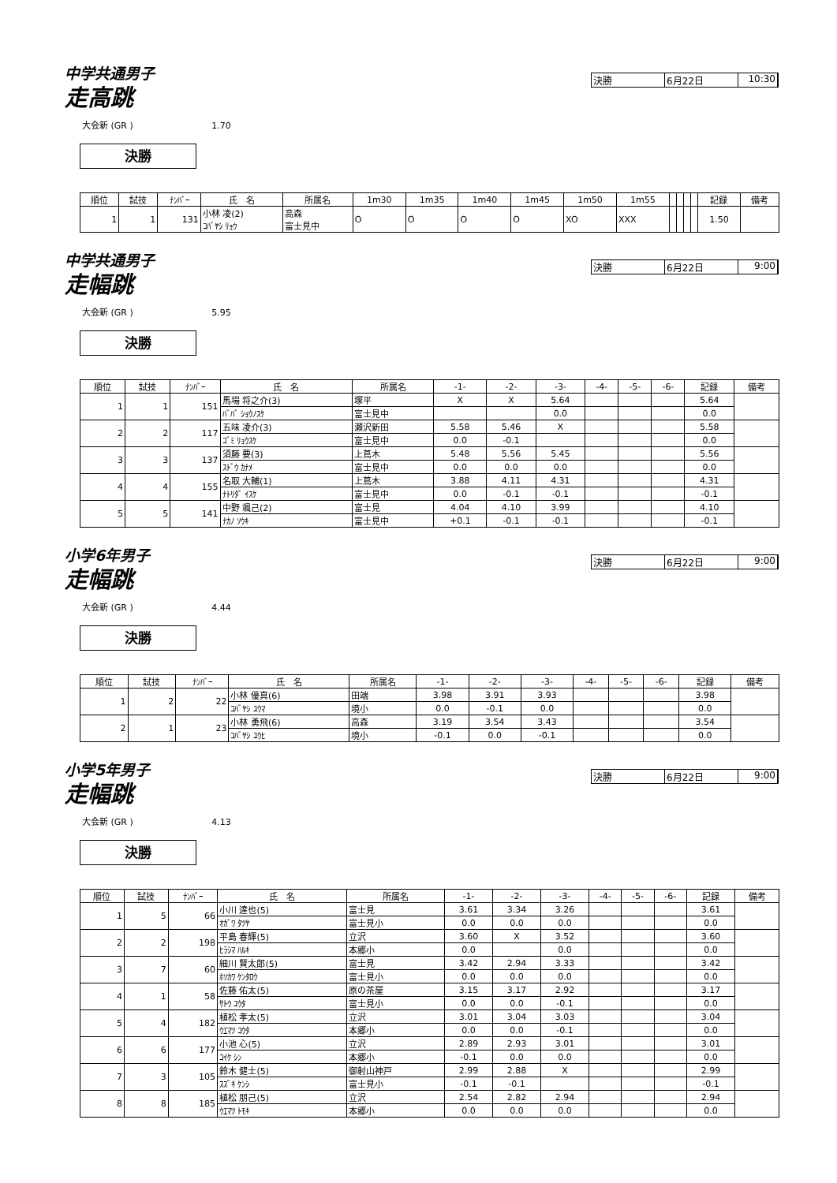中学共通男子
走高跳
決勝 6月22日 10:30
大会新 (GR ) 1.70
決勝
| 順位 | 試技 | ﾅﾝﾊﾞｰ | 氏 名 | 所属名 | 1m30 | 1m35 | 1m40 | 1m45 | 1m50 | 1m55 | | | | | 記録 | 備考 |
| --- | --- | --- | --- | --- | --- | --- | --- | --- | --- | --- | --- | --- | --- | --- | --- | --- |
| 1 | 1 | 131 | 小林 凌(2) ｺﾊﾞﾔｼ ﾘｮｳ | 高森 富士見中 | O | O | O | O | XO | XXX | | | | | 1.50 | |
中学共通男子
走幅跳
決勝 6月22日 9:00
大会新 (GR ) 5.95
決勝
| 順位 | 試技 | ﾅﾝﾊﾞｰ | 氏 名 | 所属名 | -1- | -2- | -3- | -4- | -5- | -6- | 記録 | 備考 |
| --- | --- | --- | --- | --- | --- | --- | --- | --- | --- | --- | --- | --- |
| 1 | 1 | 151 | 馬場 将之介(3) | 塚平 | X | X | 5.64 | | | | 5.64 | |
| | | | ﾊﾞﾊﾞ ｼｮｳﾉｽｹ | 富士見中 | | | 0.0 | | | | 0.0 | |
| 2 | 2 | 117 | 五味 凌介(3) | 瀬沢新田 | 5.58 | 5.46 | X | | | | 5.58 | |
| | | | ｺﾞﾐ ﾘｮｳｽｹ | 富士見中 | 0.0 | -0.1 | | | | | 0.0 | |
| 3 | 3 | 137 | 須藤 要(3) | 上蔦木 | 5.48 | 5.56 | 5.45 | | | | 5.56 | |
| | | | ｽﾄﾞｳ ｶﾅﾒ | 富士見中 | 0.0 | 0.0 | 0.0 | | | | 0.0 | |
| 4 | 4 | 155 | 名取 大輔(1) | 上蔦木 | 3.88 | 4.11 | 4.31 | | | | 4.31 | |
| | | | ﾅﾄﾘﾀﾞ ｲｽｹ | 富士見中 | 0.0 | -0.1 | -0.1 | | | | -0.1 | |
| 5 | 5 | 141 | 中野 颯己(2) | 富士見 | 4.04 | 4.10 | 3.99 | | | | 4.10 | |
| | | | ﾅｶﾉ ｿｳｷ | 富士見中 | +0.1 | -0.1 | -0.1 | | | | -0.1 | |
小学6年男子
走幅跳
決勝 6月22日 9:00
大会新 (GR ) 4.44
決勝
| 順位 | 試技 | ﾅﾝﾊﾞｰ | 氏 名 | 所属名 | -1- | -2- | -3- | -4- | -5- | -6- | 記録 | 備考 |
| --- | --- | --- | --- | --- | --- | --- | --- | --- | --- | --- | --- | --- |
| 1 | 2 | 22 | 小林 優真(6) | 田端 | 3.98 | 3.91 | 3.93 | | | | 3.98 | |
| | | | ｺﾊﾞﾔｼ ﾕｳﾏ | 境小 | 0.0 | -0.1 | 0.0 | | | | 0.0 | |
| 2 | 1 | 23 | 小林 勇飛(6) | 高森 | 3.19 | 3.54 | 3.43 | | | | 3.54 | |
| | | | ｺﾊﾞﾔｼ ﾕｳﾋ | 境小 | -0.1 | 0.0 | -0.1 | | | | 0.0 | |
小学5年男子
走幅跳
決勝 6月22日 9:00
大会新 (GR ) 4.13
決勝
| 順位 | 試技 | ﾅﾝﾊﾞｰ | 氏 名 | 所属名 | -1- | -2- | -3- | -4- | -5- | -6- | 記録 | 備考 |
| --- | --- | --- | --- | --- | --- | --- | --- | --- | --- | --- | --- | --- |
| 1 | 5 | 66 | 小川 達也(5) | 富士見 | 3.61 | 3.34 | 3.26 | | | | 3.61 | |
| | | | ｵｶﾞﾜ ﾀﾂﾔ | 富士見小 | 0.0 | 0.0 | 0.0 | | | | 0.0 | |
| 2 | 2 | 198 | 平島 春輝(5) | 立沢 | 3.60 | X | 3.52 | | | | 3.60 | |
| | | | ﾋﾗｼﾏ ﾊﾙｷ | 本郷小 | 0.0 | | 0.0 | | | | 0.0 | |
| 3 | 7 | 60 | 細川 賢太郎(5) | 富士見 | 3.42 | 2.94 | 3.33 | | | | 3.42 | |
| | | | ﾎｿｶﾜ ｹﾝﾀﾛｳ | 富士見小 | 0.0 | 0.0 | 0.0 | | | | 0.0 | |
| 4 | 1 | 58 | 佐藤 佑太(5) | 原の茶屋 | 3.15 | 3.17 | 2.92 | | | | 3.17 | |
| | | | ｻﾄｳ ﾕｳﾀ | 富士見小 | 0.0 | 0.0 | -0.1 | | | | 0.0 | |
| 5 | 4 | 182 | 植松 孝太(5) | 立沢 | 3.01 | 3.04 | 3.03 | | | | 3.04 | |
| | | | ｳｴﾏﾂ ｺｳﾀ | 本郷小 | 0.0 | 0.0 | -0.1 | | | | 0.0 | |
| 6 | 6 | 177 | 小池 心(5) | 立沢 | 2.89 | 2.93 | 3.01 | | | | 3.01 | |
| | | | ｺｲｹ ｼﾝ | 本郷小 | -0.1 | 0.0 | 0.0 | | | | 0.0 | |
| 7 | 3 | 105 | 鈴木 健士(5) | 御射山神戸 | 2.99 | 2.88 | X | | | | 2.99 | |
| | | | ｽｽﾞｷ ｹﾝｼ | 富士見小 | -0.1 | -0.1 | | | | | -0.1 | |
| 8 | 8 | 185 | 植松 朋己(5) | 立沢 | 2.54 | 2.82 | 2.94 | | | | 2.94 | |
| | | | ｳｴﾏﾂ ﾄﾓｷ | 本郷小 | 0.0 | 0.0 | 0.0 | | | | 0.0 | |